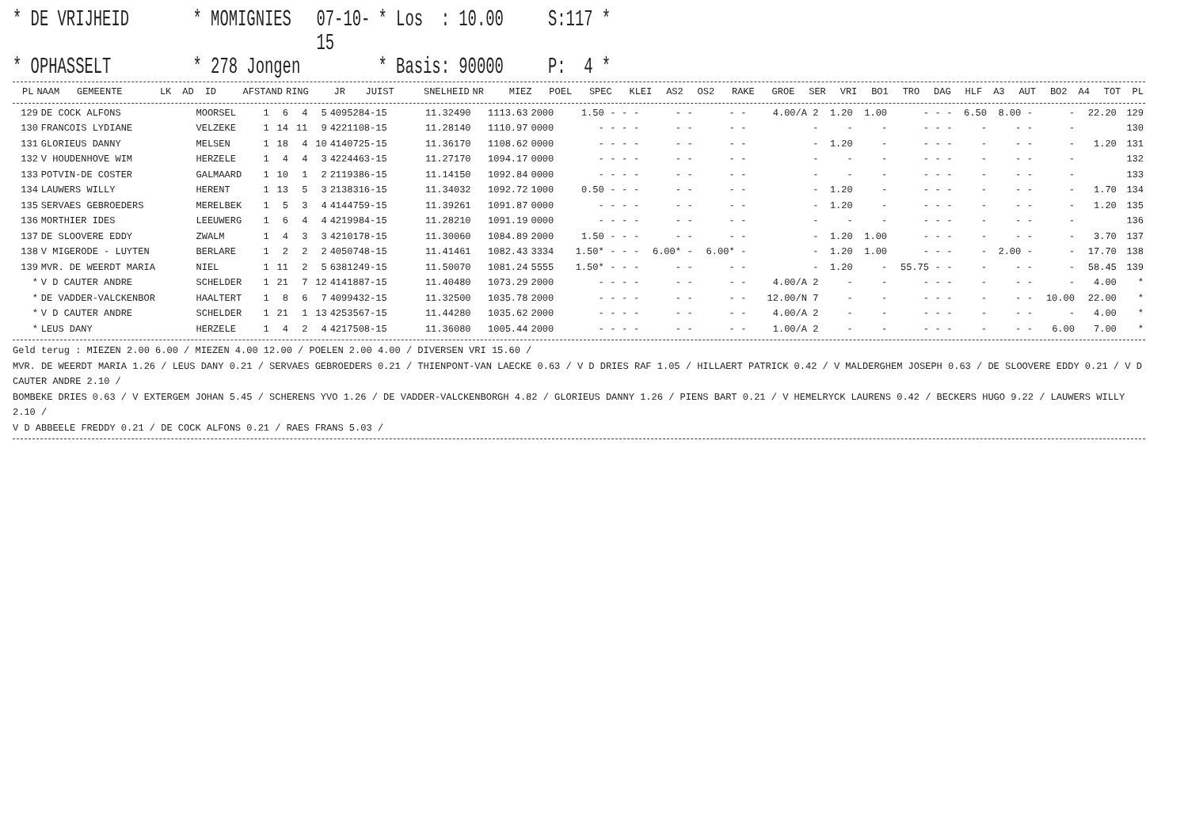* DE VRIJHEID
* MOMIGNIES
07-10-15
* Los : 10.00
S:117 *
* OPHASSELT
* 278 Jongen
* Basis: 90000
P: 4 *
| PL | NAAM | GEMEENTE | LK | AD | ID | AFSTAND | RING | JR | JUIST | SNELHEID | NR | MIEZ | POEL | SPEC | KLEI | AS2 | OS2 | RAKE | GROE | SER | VRI | BO1 | TRO | DAG | HLF | A3 | AUT | BO2 | A4 | TOT | PL |
| --- | --- | --- | --- | --- | --- | --- | --- | --- | --- | --- | --- | --- | --- | --- | --- | --- | --- | --- | --- | --- | --- | --- | --- | --- | --- | --- | --- | --- | --- | --- | --- |
| 129 | DE COCK ALFONS | MOORSEL | 1 | 6 | 4 | 5 | 4095284-15 | 11.32490 | 1113.63 | 2000 | 1.50 | - | - | - | - | - | - | - | 4.00/A 2 | 1.20 | 1.00 | - | - | - | 6.50 | 8.00 | - | - | 22.20 | 129 |
| 130 | FRANCOIS LYDIANE | VELZEKE | 1 | 14 | 11 | 9 | 4221108-15 | 11.28140 | 1110.97 | 0000 | - | - | - | - | - | - | - | - | - | - | - | - | - | - | - | - | - | - | | 130 |
| 131 | GLORIEUS DANNY | MELSEN | 1 | 18 | 4 | 10 | 4140725-15 | 11.36170 | 1108.62 | 0000 | - | - | - | - | - | - | - | - | - | 1.20 | - | - | - | - | - | - | - | - | 1.20 | 131 |
| 132 | V HOUDENHOVE WIM | HERZELE | 1 | 4 | 4 | 3 | 4224463-15 | 11.27170 | 1094.17 | 0000 | - | - | - | - | - | - | - | - | - | - | - | - | - | - | - | - | - | - | | 132 |
| 133 | POTVIN-DE COSTER | GALMAARD | 1 | 10 | 1 | 2 | 2119386-15 | 11.14150 | 1092.84 | 0000 | - | - | - | - | - | - | - | - | - | - | - | - | - | - | - | - | - | - | | 133 |
| 134 | LAUWERS WILLY | HERENT | 1 | 13 | 5 | 3 | 2138316-15 | 11.34032 | 1092.72 | 1000 | 0.50 | - | - | - | - | - | - | - | - | 1.20 | - | - | - | - | - | - | - | - | 1.70 | 134 |
| 135 | SERVAES GEBROEDERS | MERELBEK | 1 | 5 | 3 | 4 | 4144759-15 | 11.39261 | 1091.87 | 0000 | - | - | - | - | - | - | - | - | - | 1.20 | - | - | - | - | - | - | - | - | 1.20 | 135 |
| 136 | MORTHIER IDES | LEEUWERG | 1 | 6 | 4 | 4 | 4219984-15 | 11.28210 | 1091.19 | 0000 | - | - | - | - | - | - | - | - | - | - | - | - | - | - | - | - | - | - | | 136 |
| 137 | DE SLOOVERE EDDY | ZWALM | 1 | 4 | 3 | 3 | 4210178-15 | 11.30060 | 1084.89 | 2000 | 1.50 | - | - | - | - | - | - | - | - | 1.20 | 1.00 | - | - | - | - | - | - | - | 3.70 | 137 |
| 138 | V MIGERODE - LUYTEN | BERLARE | 1 | 2 | 2 | 2 | 4050748-15 | 11.41461 | 1082.43 | 3334 | 1.50* | - | - | - | 6.00* | - | 6.00* | - | - | 1.20 | 1.00 | - | - | - | - | 2.00 | - | - | 17.70 | 138 |
| 139 | MVR. DE WEERDT MARIA | NIEL | 1 | 11 | 2 | 5 | 6381249-15 | 11.50070 | 1081.24 | 5555 | 1.50* | - | - | - | - | - | - | - | - | 1.20 | - | 55.75 | - | - | - | - | - | - | 58.45 | 139 |
| * | V D CAUTER ANDRE | SCHELDER | 1 | 21 | 7 | 12 | 4141887-15 | 11.40480 | 1073.29 | 2000 | - | - | - | - | - | - | - | - | 4.00/A 2 | - | - | - | - | - | - | - | - | - | 4.00 | * |
| * | DE VADDER-VALCKENBOR | HAALTERT | 1 | 8 | 6 | 7 | 4099432-15 | 11.32500 | 1035.78 | 2000 | - | - | - | - | - | - | - | - | 12.00/N 7 | - | - | - | - | - | - | - | - | 10.00 | 22.00 | * |
| * | V D CAUTER ANDRE | SCHELDER | 1 | 21 | 1 | 13 | 4253567-15 | 11.44280 | 1035.62 | 2000 | - | - | - | - | - | - | - | - | 4.00/A 2 | - | - | - | - | - | - | - | - | - | 4.00 | * |
| * | LEUS DANY | HERZELE | 1 | 4 | 2 | 4 | 4217508-15 | 11.36080 | 1005.44 | 2000 | - | - | - | - | - | - | - | - | 1.00/A 2 | - | - | - | - | - | - | - | - | 6.00 | 7.00 | * |
Geld terug : MIEZEN 2.00 6.00 / MIEZEN 4.00 12.00 / POELEN 2.00 4.00 / DIVERSEN VRI 15.60 /
MVR. DE WEERDT MARIA 1.26 / LEUS DANY 0.21 / SERVAES GEBROEDERS 0.21 / THIENPONT-VAN LAECKE 0.63 / V D DRIES RAF 1.05 / HILLAERT PATRICK 0.42 / V MALDERGHEM JOSEPH 0.63 / DE SLOOVERE EDDY 0.21 / V D CAUTER ANDRE 2.10 /
BOMBEKE DRIES 0.63 / V EXTERGEM JOHAN 5.45 / SCHERENS YVO 1.26 / DE VADDER-VALCKENBORGH 4.82 / GLORIEUS DANNY 1.26 / PIENS BART 0.21 / V HEMELRYCK LAURENS 0.42 / BECKERS HUGO 9.22 / LAUWERS WILLY 2.10 /
V D ABBEELE FREDDY 0.21 / DE COCK ALFONS 0.21 / RAES FRANS 5.03 /